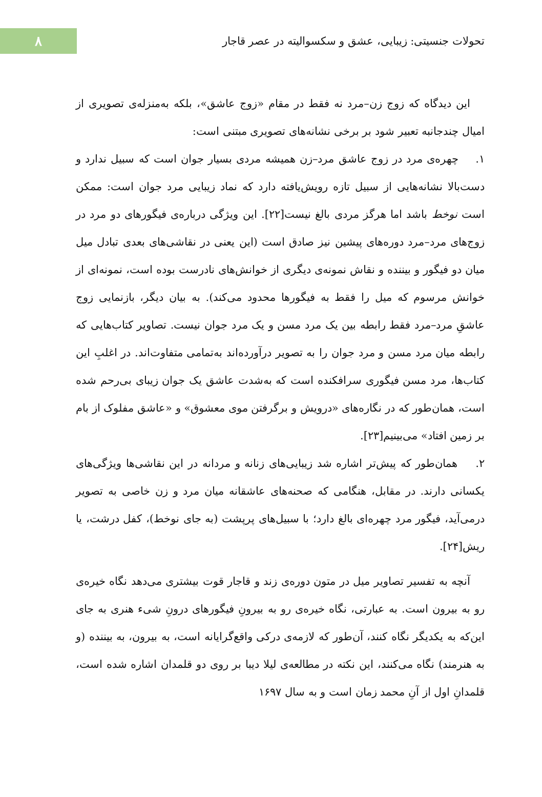۸
تحولات جنسیتی: زیبایی، عشق و سکسوالیته در عصر قاجار
این دیدگاه که زوج زن–مرد نه فقط در مقام «زوج عاشق»، بلکه به‌منزله‌ی تصویری از امیال چندجانبه تعبیر شود بر برخی نشانه‌های تصویری مبتنی است:
۱. چهره‌ی مرد در زوج عاشق مرد–زن همیشه مردی بسیار جوان است که سبیل ندارد و دست‌بالا نشانه‌هایی از سبیل تازه رویش‌یافته دارد که نماد زیبایی مرد جوان است: ممکن است نوخط باشد اما هرگز مردی بالغ نیست[۲۲]. این ویژگی درباره‌ی فیگورهای دو مرد در زوج‌های مرد–مرد دوره‌های پیشین نیز صادق است (این یعنی در نقاشی‌های بعدی تبادل میل میان دو فیگور و بیننده و نقاش نمونه‌ی دیگری از خوانش‌های نادرست بوده است، نمونه‌ای از خوانش مرسوم که میل را فقط به فیگورها محدود می‌کند). به بیان دیگر، بازنمایی زوج عاشقِ مرد–مرد فقط رابطه بین یک مرد مسن و یک مرد جوان نیست. تصاویر کتاب‌هایی که رابطه میان مرد مسن و مرد جوان را به تصویر درآورده‌اند به‌تمامی متفاوت‌اند. در اغلبِ این کتاب‌ها، مرد مسن فیگوری سرافکنده است که به‌شدت عاشق یک جوان زیبای بی‌رحم شده است، همان‌طور که در نگاره‌های «درویش و برگرفتن موی معشوق» و «عاشق مفلوک از بام بر زمین افتاد» می‌بینیم[۲۳].
۲. همان‌طور که پیش‌تر اشاره شد زیبایی‌های زنانه و مردانه در این نقاشی‌ها ویژگی‌های یکسانی دارند. در مقابل، هنگامی که صحنه‌های عاشقانه میان مرد و زن خاصی به تصویر درمی‌آید، فیگور مرد چهره‌ای بالغ دارد؛ با سبیل‌های پرپشت (به جای نوخط)، کفل درشت، یا ریش[۲۴].
آنچه به تفسیر تصاویر میل در متون دوره‌ی زند و قاجار قوت بیشتری می‌دهد نگاه خیره‌ی رو به بیرون است. به عبارتی، نگاه خیره‌ی رو به بیرونِ فیگورهای درونِ شیء هنری به جای این‌که به یکدیگر نگاه کنند، آن‌طور که لازمه‌ی درکی واقع‌گرایانه است، به بیرون، به بیننده (و به هنرمند) نگاه می‌کنند، این نکته در مطالعه‌ی لیلا دیبا بر روی دو قلمدان اشاره شده است، قلمدانِ اول از آنِ محمد زمان است و به سال ۱۶۹۷